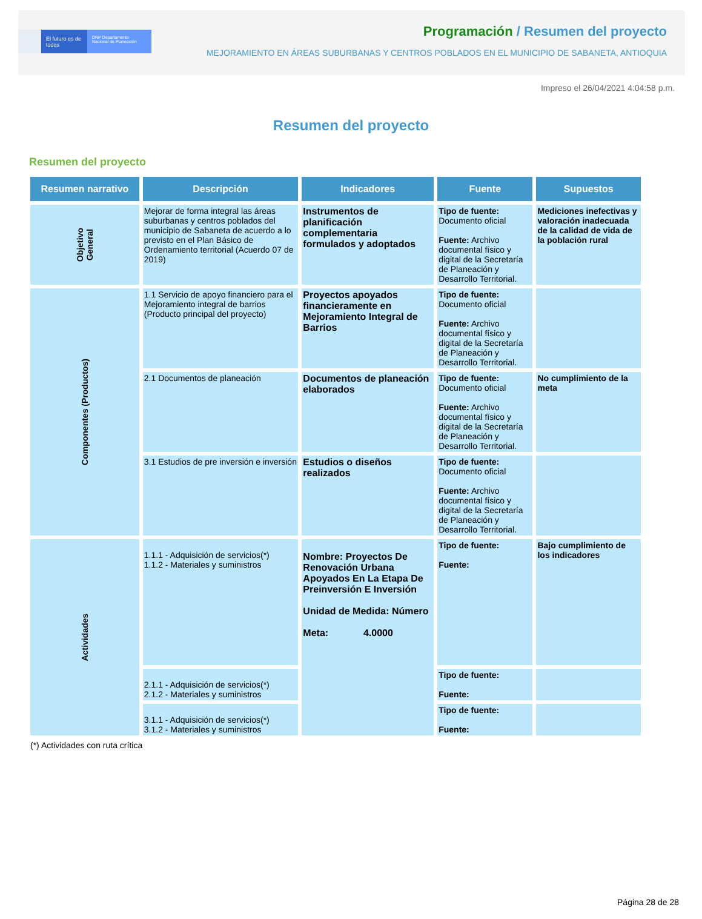El futuro es de todos
DNP Departamento Nacional de Planeación
Programación / Resumen del proyecto
MEJORAMIENTO EN ÁREAS SUBURBANAS Y CENTROS POBLADOS EN EL MUNICIPIO DE SABANETA, ANTIOQUIA
Impreso el 26/04/2021 4:04:58 p.m.
Resumen del proyecto
Resumen del proyecto
| Resumen narrativo | Descripción | Indicadores | Fuente | Supuestos |
| --- | --- | --- | --- | --- |
| Objetivo General | Mejorar de forma integral las áreas suburbanas y centros poblados del municipio de Sabaneta de acuerdo a lo previsto en el Plan Básico de Ordenamiento territorial (Acuerdo 07 de 2019) | Instrumentos de planificación complementaria formulados y adoptados | Tipo de fuente: Documento oficial Fuente: Archivo documental físico y digital de la Secretaría de Planeación y Desarrollo Territorial. | Mediciones inefectivas y valoración inadecuada de la calidad de vida de la población rural |
| Componentes (Productos) | 1.1 Servicio de apoyo financiero para el Mejoramiento integral de barrios (Producto principal del proyecto) | Proyectos apoyados financieramente en Mejoramiento Integral de Barrios | Tipo de fuente: Documento oficial Fuente: Archivo documental físico y digital de la Secretaría de Planeación y Desarrollo Territorial. | |
| | 2.1 Documentos de planeación | Documentos de planeación elaborados | Tipo de fuente: Documento oficial Fuente: Archivo documental físico y digital de la Secretaría de Planeación y Desarrollo Territorial. | No cumplimiento de la meta |
| | 3.1 Estudios de pre inversión e inversión | Estudios o diseños realizados | Tipo de fuente: Documento oficial Fuente: Archivo documental físico y digital de la Secretaría de Planeación y Desarrollo Territorial. | |
| Actividades | 1.1.1 - Adquisición de servicios(*) 1.1.2 - Materiales y suministros | Nombre: Proyectos De Renovación Urbana Apoyados En La Etapa De Preinversión E Inversión Unidad de Medida: Número Meta: 4.0000 | Tipo de fuente: Fuente: | Bajo cumplimiento de los indicadores |
| | 2.1.1 - Adquisición de servicios(*) 2.1.2 - Materiales y suministros | | Tipo de fuente: Fuente: | |
| | 3.1.1 - Adquisición de servicios(*) 3.1.2 - Materiales y suministros | | Tipo de fuente: Fuente: | |
(*) Actividades con ruta crítica
Página 28 de 28